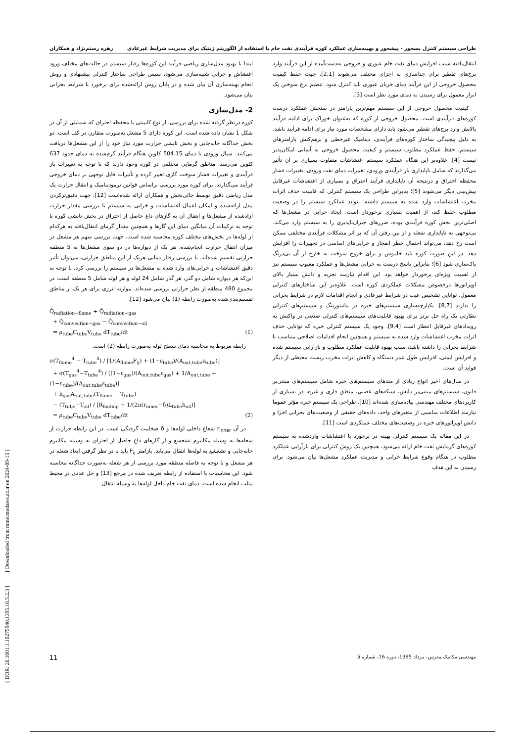طراحی سیستم کنترل پسخور - پیشخور و بهینه‌سازی عملکرد کوره فرآیندی نفت خام با استفاده از الگوریتم ژنتیک برای مدیریت شرایط غیرعادی زهره رستم‌نژاد و همکاران
انتقال‌یافته سبب افزایش دمای نفت خام عبوری و خروجی به‌دست‌آمده از این فرآیند وارد برج‌های تقطیر برای جداسازی به اجزای مختلف می‌شوند [2,1]. جهت حفظ کیفیت محصول خروجی از این فرآیند دمای جریان عبوری باید کنترل شود. تنظیم نرخ سوختن یک ابزار معمول برای رسیدن به دمای مورد نظر است [3].
کیفیت محصول خروجی از این سیستم مهم‌ترین پارامتر در سنجش عملکرد درست کوره‌های فرآیندی است. محصول خروجی از کوره که به‌عنوان خوراک برای ادامه فرآیند پالایش وارد برج‌های تقطیر می‌شود باید دارای مشخصات مورد نیاز برای ادامه فرآیند باشد. به دلیل پیچیدگی ساختار کوره‌های فرآیندی، دینامیک غیرخطی و برهم‌کنش پارامترهای سیستم، حفظ عملکرد مطلوب سیستم و کیفیت محصول خروجی به آسانی امکان‌پذیر نیست [4]. علاوه‌بر این هنگام عملکرد سیستم اغتشاشات متفاوت بسیاری بر آن تأثیر می‌گذارند که شامل ناپایداری بار فرآیندی ورودی، تغییرات دمای نفت ورودی، تغییرات فشار محفظه احتراق و درنتیجه آن ناپایداری فرآیند احتراق و بسیاری از اغتشاشات غیرقابل پیش‌بینی دیگر می‌شوند [5]؛ بنابراین طراحی یک سیستم کنترلی که قابلیت حذف اثرات مخرب اغتشاشات وارد شده به سیستم داشته، بتواند عملکرد سیستم را در وضعیت مطلوب حفظ کند، از اهمیت بسیاری برخوردار است. ایجاد خرابی در مشعل‌ها که اصلی‌ترین بخش کوره فرآیندی بوده، ضررهای جبران‌ناپذیری را به سیستم وارد می‌کند. بی‌توجهی به ناپایداری شعله و از بین رفتن آن که بر اثر مشکلات فرآیندی مختلفی ممکن است رخ دهد، می‌تواند احتمال خطر انفجار و خرابی‌های اساسی در تجهیزات را افزایش دهد. در این صورت کوره باید خاموش و برای خروج سوخت به خارج از آن بی‌درنگ پاک‌سازی شود [6]؛ بنابراین پاسخ درست به خرابی مشعل‌ها و عملکرد معیوب سیستم نیز از اهمیت ویژه‌ای برخوردار خواهد بود. این اقدام نیازمند تجربه و دانش بسیار بالای اوپراتورها درخصوص مشکلات عملکردی کوره است. علاوه‌بر این ساختارهای کنترلی معمول، توانایی تشخیص عیب در شرایط غیرعادی و انجام اقدامات لازم در شرایط بحرانی را ندارند [8,7]. یکپارچه‌سازی سیستم‌های خبره در مانیتورینگ و سیستم‌های کنترلی نظارتی یک راه حل برتر برای بهبود قابلیت‌های سیستم‌های کنترلی صنعتی در واکنش به رویدادهای غیرقابل انتظار است [9,4]. وجود یک سیستم کنترلی خبره که توانایی حذف اثرات مخرب اغتشاشات وارد شده به سیستم و همچنین انجام اقدامات اصلاحی متناسب با شرایط بحرانی را داشته باشد، سبب بهبود قابلیت عملکرد مطلوب و بازآرایی سیستم شده و افزایش ایمنی، افزایش طول عمر دستگاه و کاهش اثرات مخرب زیست محیطی از دیگر فواید آن است.
در سال‌های اخیر انواع زیادی از متدهای سیستم‌های خبره شامل سیستم‌های مبتنی‌بر قانون، سیستم‌های مبتنی‌بر دانش، شبکه‌های عصبی، منطق فازی و غیره، در بسیاری از کاربردهای مختلف مهندسی پیاده‌سازی شده‌اند [10]. طراحی یک سیستم خبره مؤثر عموما نیازمند اطلاعات مناسبی از متغیرهای واحد، داده‌های حقیقی از وضعیت‌های بحرانی اجزا و دانش اوپراتورهای خبره در وضعیت‌های مختلف عملکردی است [11].
در این مقاله یک سیستم کنترلی بهینه در برخورد با اغتشاشات واردشده به سیستم کوره‌های گرمایش نفت خام ارائه می‌شود، همچنین یک روش کنترلی برای بازآرایی عملکرد مطلوب در هنگام وقوع شرایط خرابی و مدیریت عملکرد مشعل‌ها بیان می‌شود. برای رسیدن به این هدف
ابتدا با بهبود مدل‌سازی ریاضی فرآیند این کوره‌ها رفتار سیستم در حالت‌های مختلف ورود اغتشاش و خرابی شبیه‌سازی می‌شود، سپس طراحی ساختار کنترلی پیشنهادی و روش انجام بهینه‌سازی آن بیان شده و در پایان روش ارائه‌شده برای برخورد با شرایط بحرانی بیان می‌شود.
2- مدل‌سازی
کوره درنظر گرفته شده برای بررسی، از نوع کابینتی با محفظه احتراق که شمایلی از آن در شکل 1 نشان داده شده است. این کوره دارای 5 مشعل به‌صورت متقارن در کف است. دو بخش جداگانه جابه‌جایی و بخش تابشی حرارت مورد نیاز خود را از این مشعل‌ها دریافت می‌کنند. سیال ورودی با دمای 504.15 کلوین هنگام فرآیند گرم‌شده به دمای حدود 637 کلوین می‌رسد. مناطق گرمایی مختلفی در کوره وجود دارند که با توجه به تغییرات بار فرآیندی و تغییرات فشار سوخت گازی تغییر کرده و تأثیرات قابل توجهی بر دمای خروجی فرآیند می‌گذارند. برای کوره مورد بررسی براساس قوانین ترمودینامیک و انتقال حرارت یک مدل ریاضی دقیق توسط چائی‌بخش و همکاران ارائه شده‌است [12]. جهت دقیق‌ترکردن مدل ارائه‌شده و امکان اعمال اغتشاشات و خرابی به سیستم با بررسی مقدار حرارت آزادشده از مشعل‌ها و انتقال آن به گازهای داغ حاصل از احتراق در بخش تابشی کوره با توجه به ترکیبات آن میانگین دمای این گازها و همچنین مقدار گرمای انتقال‌یافته به هرکدام از لوله‌ها در بخش‌های مختلف کوره محاسبه شده است. جهت بررسی سهم هر مشعل در میزان انتقال حرارت انجام‌شده، هر یک از دیواره‌ها در دو سوی مشعل‌ها به 5 منطقه حرارتی تقسیم شده‌اند. با بررسی رفتار دمایی هریک از این مناطق حرارتی، می‌توان تأثیر دقیق اغتشاشات و خرابی‌های وارد شده به مشعل‌ها در سیستم را بررسی کرد. با توجه به این‌که هر دیواره شامل دو گذر، هر گذر شامل 24 لوله و هر لوله شامل 5 منطقه است، در مجموع 480 منطقه از نظر حرارتی بررسی شده‌اند. موازنه انرژی برای هر یک از مناطق تقسیم‌بندی‌شده به‌صورت رابطه (1) بیان می‌شود [12].
Q̇<sub>radiation−flame</sub> + Q̇<sub>radiation−gas</sub>
+ Q̇<sub>convection−gas</sub> − Q̇<sub>convection−oil</sub>
= ρ<sub>tube</sub>C<sub>tube</sub>V<sub>tube</sub> dT<sub>tube</sub>/dt (1)
رابطه مربوط به محاسبه دمای سطح لوله به‌صورت رابطه (2) است.
σ(T<sub>flame</sub><sup>4</sup> − T<sub>tube</sub><sup>4</sup>) / [1/(A<sub>flame</sub>F<sub>ij</sub>) + (1−ε<sub>tube</sub>)/(A<sub>out,tube</sub>ε<sub>tube</sub>)]
+ σ(T<sub>gas</sub><sup>4</sup>−T<sub>tube</sub><sup>4</sup>) / [(1−ε<sub>gas</sub>)/(A<sub>out,tube</sub>ε<sub>gas</sub>) + 1/A<sub>out,tube</sub> + (1−ε<sub>tube</sub>)/(A<sub>out,tube</sub>ε<sub>tube</sub>)]
+ h<sub>gas</sub>A<sub>out,tube</sub>(T<sub>flame</sub> − T<sub>tube</sub>)
− (T<sub>tube</sub>−T<sub>oil</sub>) / [R<sub>fouling</sub> + 1/(2π(r<sub>inner</sub>−δ)L<sub>tube</sub>h<sub>oil</sub>)]
= ρ<sub>tube</sub>C<sub>tube</sub>V<sub>tube</sub> dT<sub>tube</sub>/dt (2)
در آن r<sub>inner</sub> شعاع داخلی لوله‌ها و δ ضخامت گرفتگی است. در این رابطه حرارت از شعله‌ها به وسیله مکانیزم تشعشع و از گازهای داغ حاصل از احتراق به وسیله مکانیزم جابه‌جایی و تشعشع به لوله‌ها انتقال می‌یابد. پارامتر F<sub>ij</sub> باید با در نظر گرفتن ابعاد شعله در هر مشعل و با توجه به فاصله منطقه مورد بررسی از هر شعله به‌صورت جداگانه محاسبه شود. این محاسبات با استفاده از رابطه تعریف شده در مرجع [13] و حل عددی در محیط متلب انجام شده است. دمای نفت خام داخل لوله‌ها به وسیله انتقال
مهندسی مکانیک مدرس، مرداد 1395، دوره 16، شماره 5 11
[ DOR: 20.1001.1.10275940.1395.16.5.2.3 ] [ Downloaded from mme.modares.ac.ir on 2024-09-15 ]